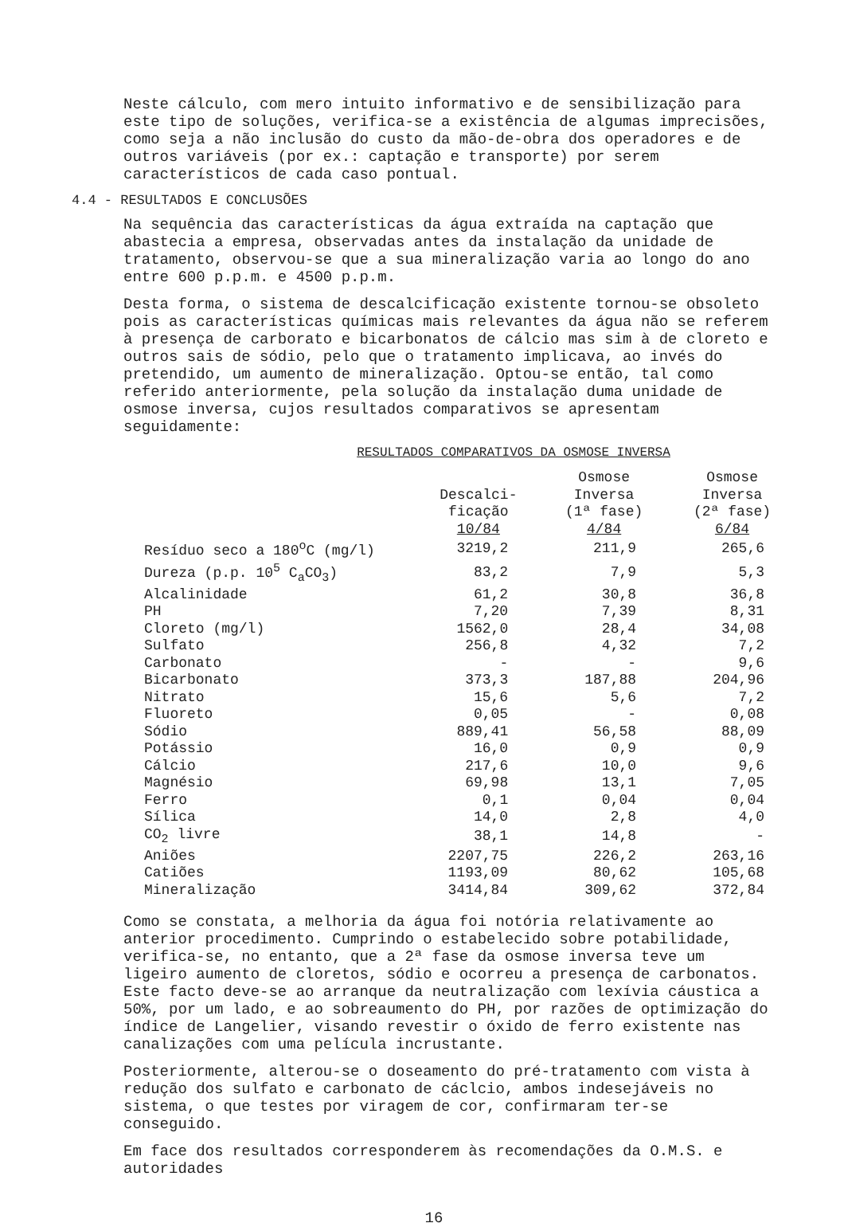Neste cálculo, com mero intuito informativo e de sensibilização para este tipo de soluções, verifica-se a existência de algumas imprecisões, como seja a não inclusão do custo da mão-de-obra dos operadores e de outros variáveis (por ex.: captação e transporte) por serem característicos de cada caso pontual.
4.4 - RESULTADOS E CONCLUSÕES
Na sequência das características da água extraída na captação que abastecia a empresa, observadas antes da instalação da unidade de tratamento, observou-se que a sua mineralização varia ao longo do ano entre 600 p.p.m. e 4500 p.p.m.
Desta forma, o sistema de descalcificação existente tornou-se obsoleto pois as características químicas mais relevantes da água não se referem à presença de carborato e bicarbonatos de cálcio mas sim à de cloreto e outros sais de sódio, pelo que o tratamento implicava, ao invés do pretendido, um aumento de mineralização. Optou-se então, tal como referido anteriormente, pela solução da instalação duma unidade de osmose inversa, cujos resultados comparativos se apresentam seguidamente:
RESULTADOS COMPARATIVOS DA OSMOSE INVERSA
| | Descalci- ficação 10/84 | Osmose Inversa (1ª fase) 4/84 | Osmose Inversa (2ª fase) 6/84 |
| --- | --- | --- | --- |
| Resíduo seco a 180<sup>o</sup>C (mg/l) | 3219,2 | 211,9 | 265,6 |
| Dureza (p.p. 10<sup>5</sup> C<sub>a</sub>CO<sub>3</sub>) | 83,2 | 7,9 | 5,3 |
| Alcalinidade | 61,2 | 30,8 | 36,8 |
| PH | 7,20 | 7,39 | 8,31 |
| Cloreto (mg/l) | 1562,0 | 28,4 | 34,08 |
| Sulfato | 256,8 | 4,32 | 7,2 |
| Carbonato | - | - | 9,6 |
| Bicarbonato | 373,3 | 187,88 | 204,96 |
| Nitrato | 15,6 | 5,6 | 7,2 |
| Fluoreto | 0,05 | - | 0,08 |
| Sódio | 889,41 | 56,58 | 88,09 |
| Potássio | 16,0 | 0,9 | 0,9 |
| Cálcio | 217,6 | 10,0 | 9,6 |
| Magnésio | 69,98 | 13,1 | 7,05 |
| Ferro | 0,1 | 0,04 | 0,04 |
| Sílica | 14,0 | 2,8 | 4,0 |
| CO<sub>2</sub> livre | 38,1 | 14,8 | - |
| Aniões | 2207,75 | 226,2 | 263,16 |
| Catiões | 1193,09 | 80,62 | 105,68 |
| Mineralização | 3414,84 | 309,62 | 372,84 |
Como se constata, a melhoria da água foi notória relativamente ao anterior procedimento. Cumprindo o estabelecido sobre potabilidade, verifica-se, no entanto, que a 2ª fase da osmose inversa teve um ligeiro aumento de cloretos, sódio e ocorreu a presença de carbonatos. Este facto deve-se ao arranque da neutralização com lexívia cáustica a 50%, por um lado, e ao sobreaumento do PH, por razões de optimização do índice de Langelier, visando revestir o óxido de ferro existente nas canalizações com uma película incrustante.
Posteriormente, alterou-se o doseamento do pré-tratamento com vista à redução dos sulfato e carbonato de cáclcio, ambos indesejáveis no sistema, o que testes por viragem de cor, confirmaram ter-se conseguido.
Em face dos resultados corresponderem às recomendações da O.M.S. e autoridades
16